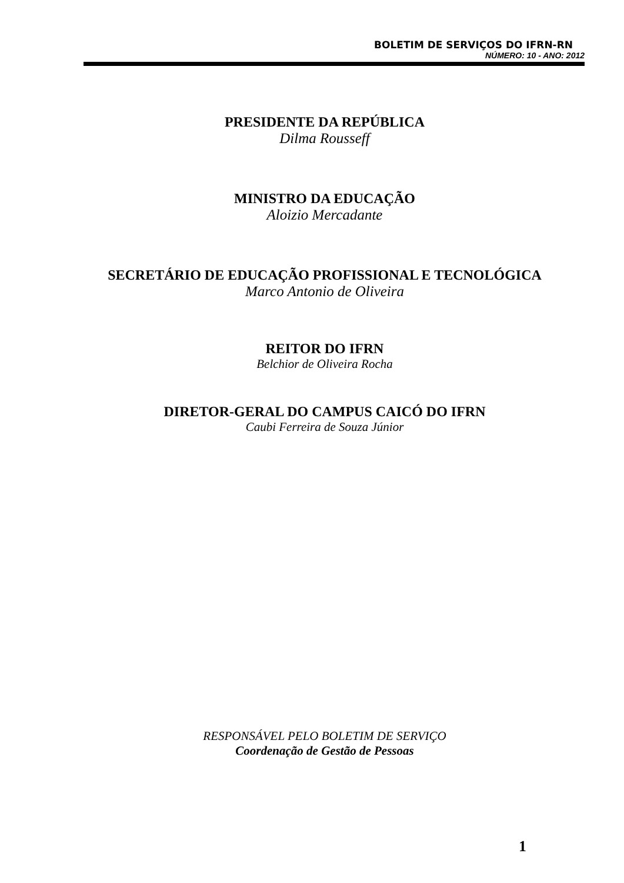BOLETIM DE SERVIÇOS DO IFRN-RN
NÚMERO: 10 - ANO: 2012
PRESIDENTE DA REPÚBLICA
Dilma Rousseff
MINISTRO DA EDUCAÇÃO
Aloizio Mercadante
SECRETÁRIO DE EDUCAÇÃO PROFISSIONAL E TECNOLÓGICA
Marco Antonio de Oliveira
REITOR DO IFRN
Belchior de Oliveira Rocha
DIRETOR-GERAL DO CAMPUS CAICÓ DO IFRN
Caubi Ferreira de Souza Júnior
RESPONSÁVEL PELO BOLETIM DE SERVIÇO
Coordenação de Gestão de Pessoas
1